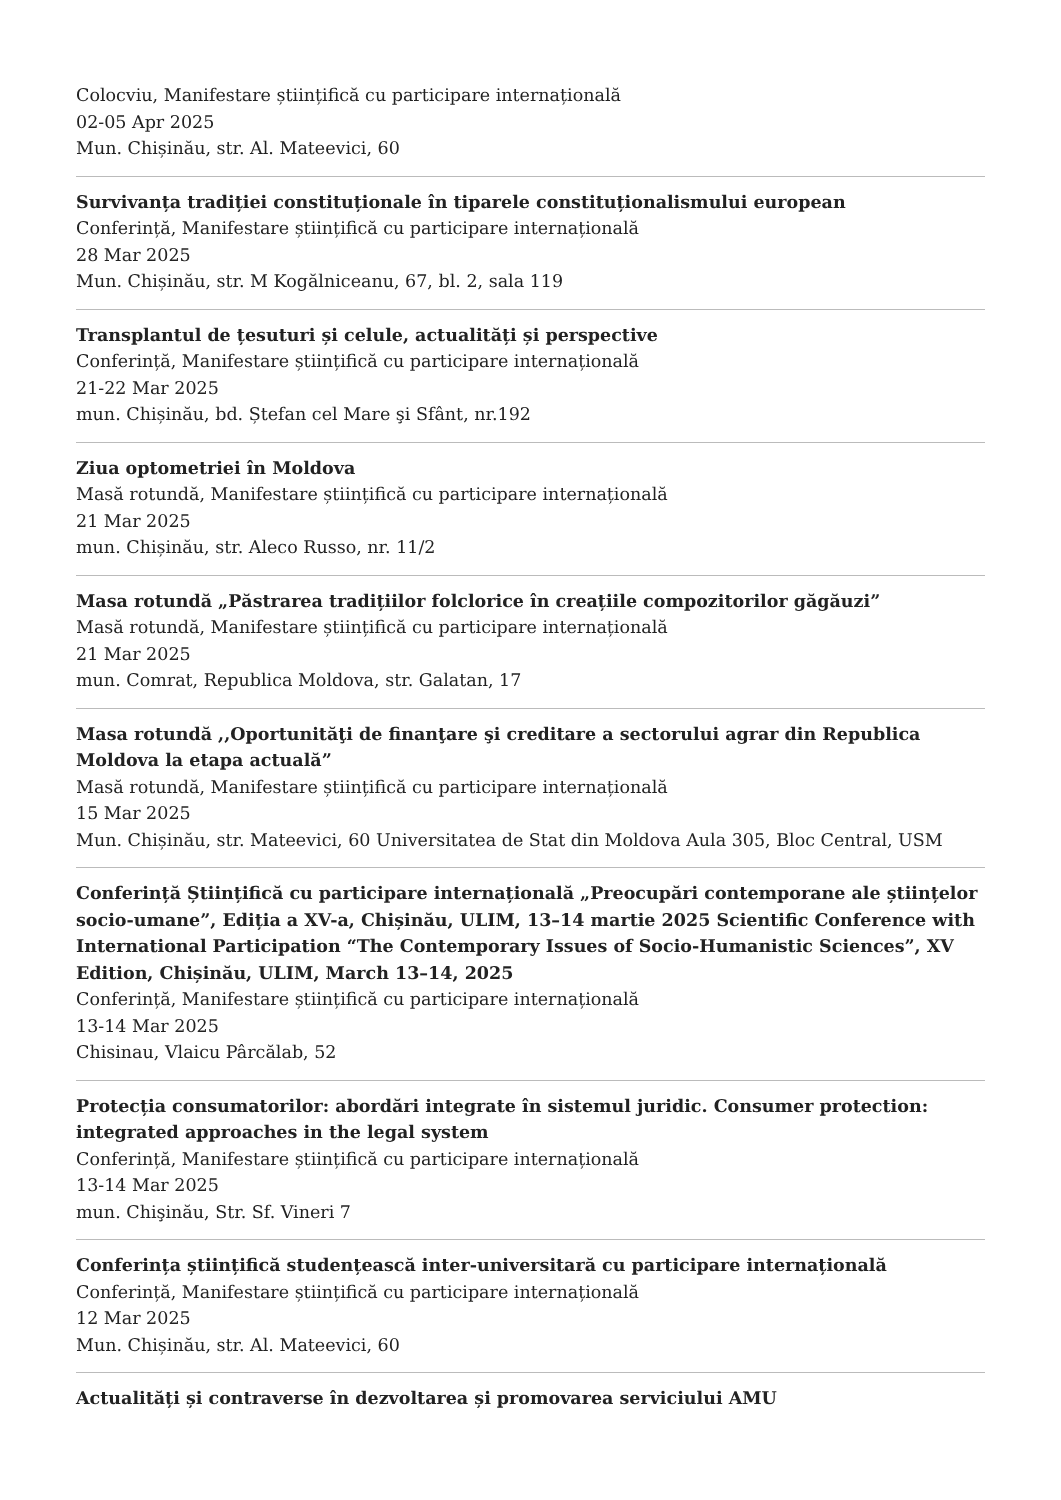Colocviu, Manifestare științifică cu participare internațională
02-05 Apr 2025
Mun. Chișinău, str. Al. Mateevici, 60
Survivanța tradiției constituționale în tiparele constituționalismului european
Conferință, Manifestare științifică cu participare internațională
28 Mar 2025
Mun. Chișinău, str. M Kogălniceanu, 67, bl. 2, sala 119
Transplantul de țesuturi și celule, actualități și perspective
Conferință, Manifestare științifică cu participare internațională
21-22 Mar 2025
mun. Chișinău, bd. Ștefan cel Mare şi Sfânt, nr.192
Ziua optometriei în Moldova
Masă rotundă, Manifestare științifică cu participare internațională
21 Mar 2025
mun. Chișinău, str. Aleco Russo, nr. 11/2
Masa rotundă „Păstrarea tradițiilor folclorice în creațiile compozitorilor găgăuzi”
Masă rotundă, Manifestare științifică cu participare internațională
21 Mar 2025
mun. Comrat, Republica Moldova, str. Galatan, 17
Masa rotundă ,,Oportunităţi de finanţare şi creditare a sectorului agrar din Republica Moldova la etapa actuală”
Masă rotundă, Manifestare științifică cu participare internațională
15 Mar 2025
Mun. Chișinău, str. Mateevici, 60 Universitatea de Stat din Moldova Aula 305, Bloc Central, USM
Conferință Științifică cu participare internațională „Preocupări contemporane ale științelor socio-umane”, Ediția a XV-a, Chișinău, ULIM, 13–14 martie 2025 Scientific Conference with International Participation “The Contemporary Issues of Socio-Humanistic Sciences”, XV Edition, Chișinău, ULIM, March 13–14, 2025
Conferință, Manifestare științifică cu participare internațională
13-14 Mar 2025
Chisinau, Vlaicu Pârcălab, 52
Protecția consumatorilor: abordări integrate în sistemul juridic. Consumer protection: integrated approaches in the legal system
Conferință, Manifestare științifică cu participare internațională
13-14 Mar 2025
mun. Chişinău, Str. Sf. Vineri 7
Conferința științifică studențească inter-universitară cu participare internațională
Conferință, Manifestare științifică cu participare internațională
12 Mar 2025
Mun. Chișinău, str. Al. Mateevici, 60
Actualități și contraverse în dezvoltarea și promovarea serviciului AMU